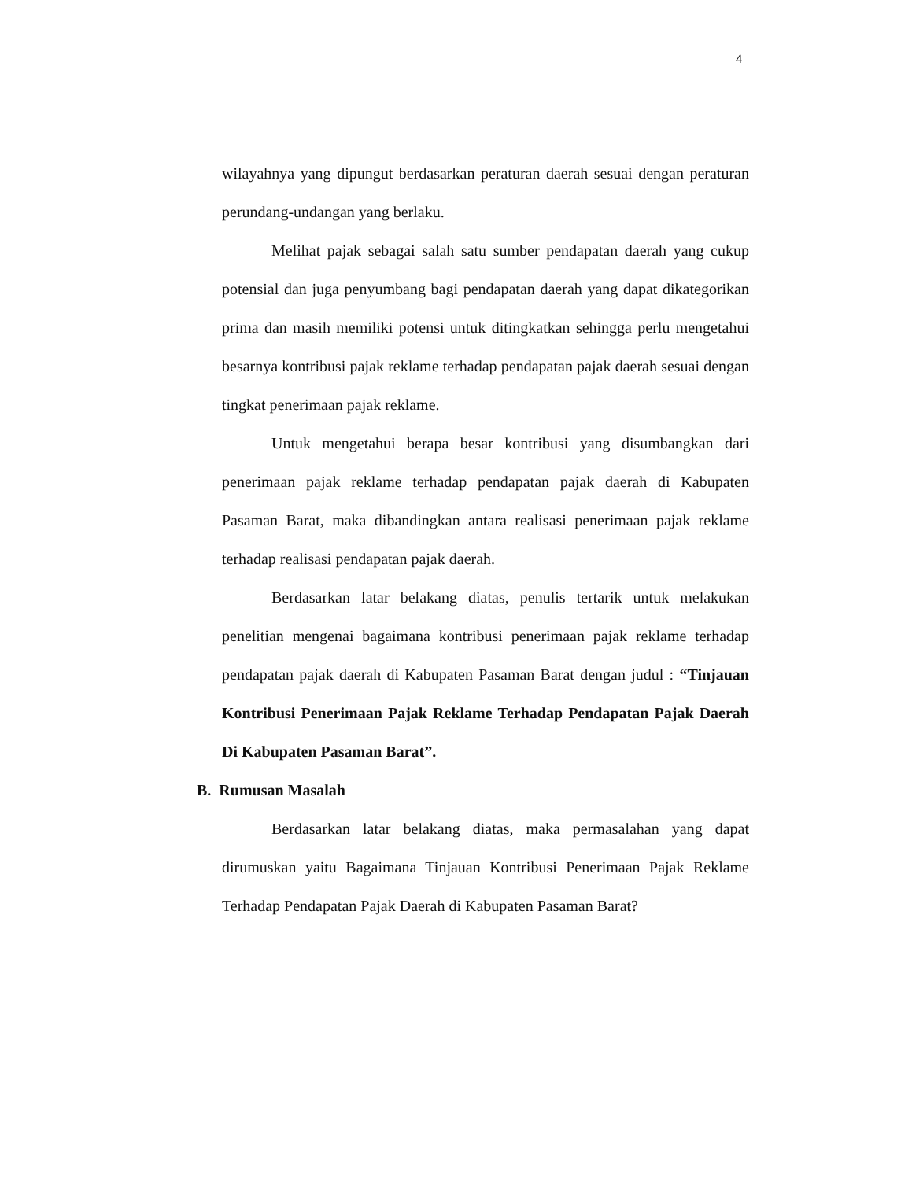4
wilayahnya yang dipungut berdasarkan peraturan daerah sesuai dengan peraturan perundang-undangan yang berlaku.
Melihat pajak sebagai salah satu sumber pendapatan daerah yang cukup potensial dan juga penyumbang bagi pendapatan daerah yang dapat dikategorikan prima dan masih memiliki potensi untuk ditingkatkan sehingga perlu mengetahui besarnya kontribusi pajak reklame terhadap pendapatan pajak daerah sesuai dengan tingkat penerimaan pajak reklame.
Untuk mengetahui berapa besar kontribusi yang disumbangkan dari penerimaan pajak reklame terhadap pendapatan pajak daerah di Kabupaten Pasaman Barat, maka dibandingkan antara realisasi penerimaan pajak reklame terhadap realisasi pendapatan pajak daerah.
Berdasarkan latar belakang diatas, penulis tertarik untuk melakukan penelitian mengenai bagaimana kontribusi penerimaan pajak reklame terhadap pendapatan pajak daerah di Kabupaten Pasaman Barat dengan judul : “Tinjauan Kontribusi Penerimaan Pajak Reklame Terhadap Pendapatan Pajak Daerah Di Kabupaten Pasaman Barat”.
B. Rumusan Masalah
Berdasarkan latar belakang diatas, maka permasalahan yang dapat dirumuskan yaitu Bagaimana Tinjauan Kontribusi Penerimaan Pajak Reklame Terhadap Pendapatan Pajak Daerah di Kabupaten Pasaman Barat?